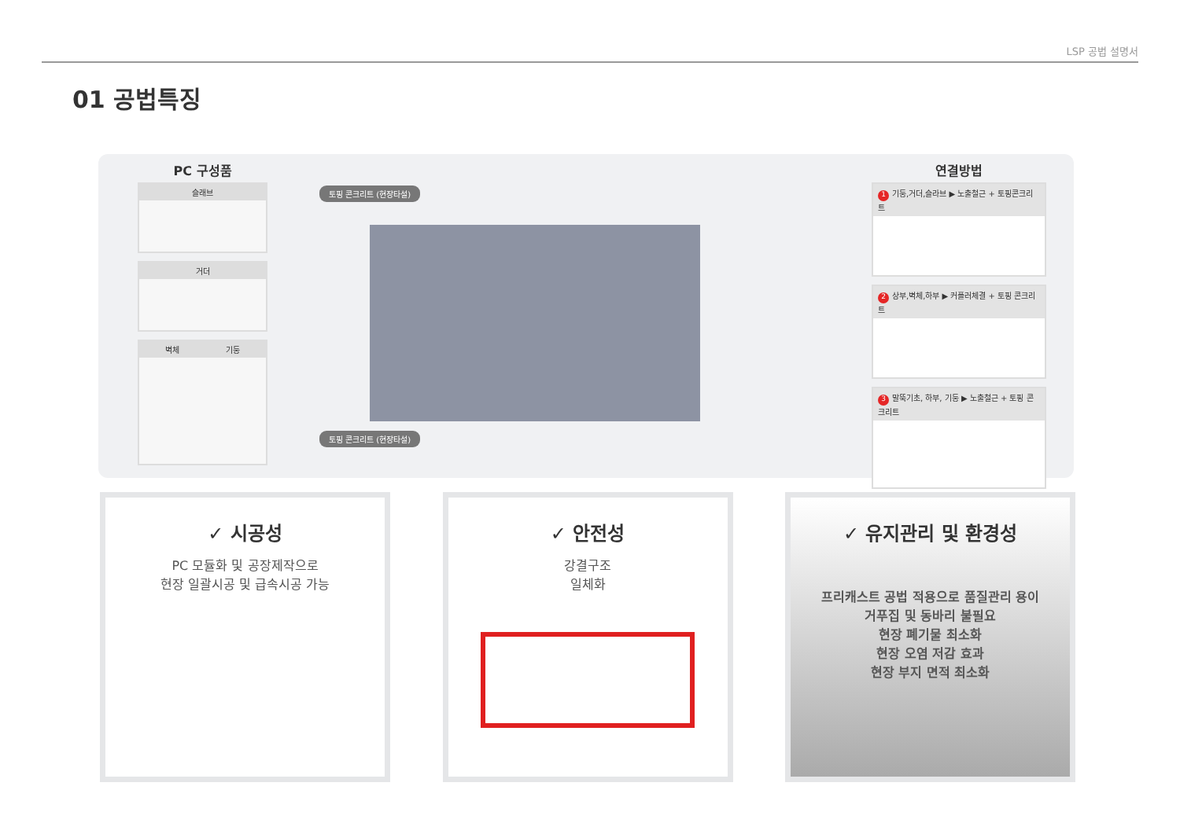LSP 공법 설명서
01 공법특징
PC 구성품
슬래브
거더
벽체 기둥
토핑 콘크리트 (현장타설)
토핑 콘크리트 (현장타설)
연결방법
1 기둥,거더,슬라브 ▶ 노출철근 + 토핑콘크리트
2 상부,벽체,하부 ▶ 커플러체결 + 토핑 콘크리트
3 말뚝기초, 하부, 기둥 ▶ 노출철근 + 토핑 콘크리트
✓ 시공성
PC 모듈화 및 공장제작으로
현장 일괄시공 및 급속시공 가능
✓ 안전성
강결구조
일체화
✓ 유지관리 및 환경성
프리캐스트 공법 적용으로 품질관리 용이
거푸집 및 동바리 불필요
현장 폐기물 최소화
현장 오염 저감 효과
현장 부지 면적 최소화